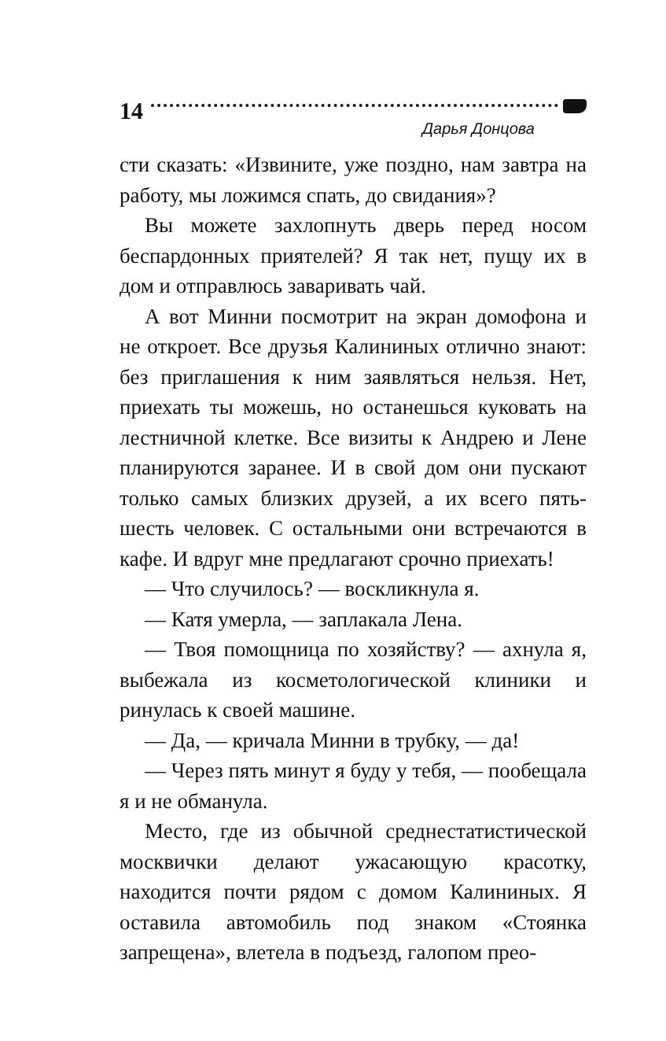14
Дарья Донцова
сти сказать: «Извините, уже поздно, нам завтра на работу, мы ложимся спать, до свидания»?
Вы можете захлопнуть дверь перед носом беспардонных приятелей? Я так нет, пущу их в дом и отправлюсь заваривать чай.
А вот Минни посмотрит на экран домофона и не откроет. Все друзья Калининых отлично знают: без приглашения к ним заявляться нельзя. Нет, приехать ты можешь, но останешься куковать на лестничной клетке. Все визиты к Андрею и Лене планируются заранее. И в свой дом они пускают только самых близких друзей, а их всего пять-шесть человек. С остальными они встречаются в кафе. И вдруг мне предлагают срочно приехать!
— Что случилось? — воскликнула я.
— Катя умерла, — заплакала Лена.
— Твоя помощница по хозяйству? — ахнула я, выбежала из косметологической клиники и ринулась к своей машине.
— Да, — кричала Минни в трубку, — да!
— Через пять минут я буду у тебя, — пообещала я и не обманула.
Место, где из обычной среднестатистической москвички делают ужасающую красотку, находится почти рядом с домом Калининых. Я оставила автомобиль под знаком «Стоянка запрещена», влетела в подъезд, галопом прео-